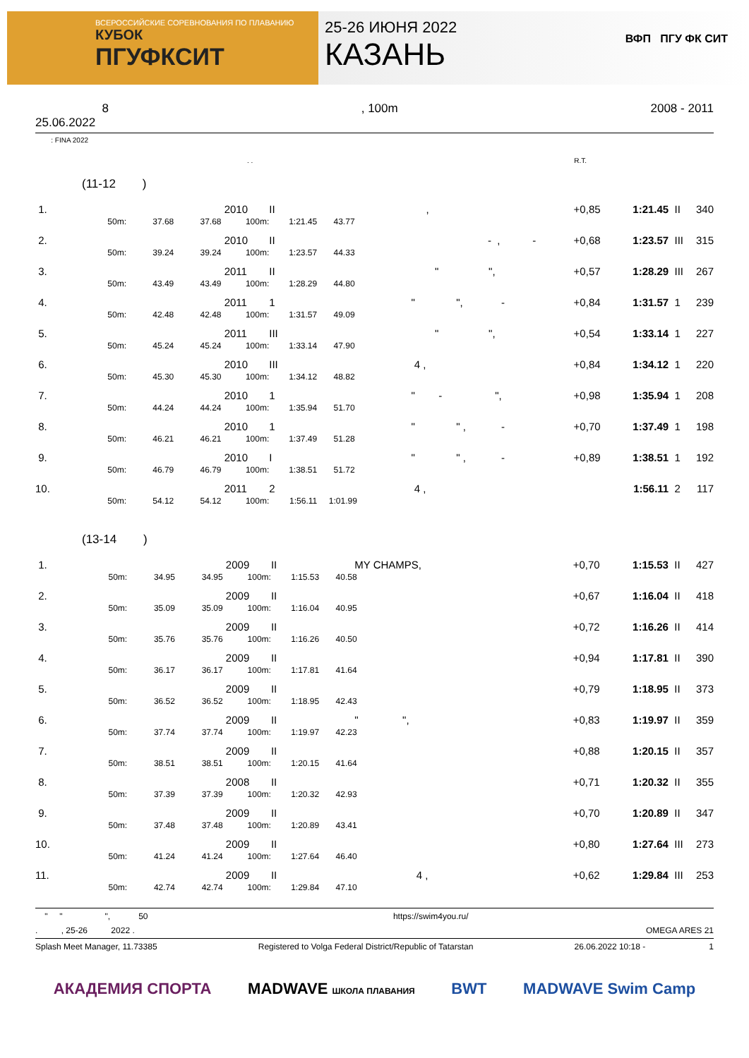ВСЕРОССИЙСКИЕ СОРЕВНОВАНИЯ ПО ПЛАВАНИЮ
КУБОК
ПГУФКСИТ
25-26 ИЮНЯ 2022
КАЗАНЬ
ВФП ПГУ ФК СИТ
8
25.06.2022, 100m 2008 - 2011
: FINA 2022
. . R.T.
(11-12 )
| 1. | | | | 2010 | II | , | +0,85 | 1:21.45 | II | 340 |
| | 50m: | 37.68 | 37.68 | 100m: | 1:21.45 | 43.77 | | | | |
| 2. | | | | 2010 | II | - , - | +0,68 | 1:23.57 | III | 315 |
| | 50m: | 39.24 | 39.24 | 100m: | 1:23.57 | 44.33 | | | | |
| 3. | | | | 2011 | II | " ", | +0,57 | 1:28.29 | III | 267 |
| | 50m: | 43.49 | 43.49 | 100m: | 1:28.29 | 44.80 | | | | |
| 4. | | | | 2011 | 1 | " ", - | +0,84 | 1:31.57 | 1 | 239 |
| | 50m: | 42.48 | 42.48 | 100m: | 1:31.57 | 49.09 | | | | |
| 5. | | | | 2011 | III | " ", | +0,54 | 1:33.14 | 1 | 227 |
| | 50m: | 45.24 | 45.24 | 100m: | 1:33.14 | 47.90 | | | | |
| 6. | | | | 2010 | III | 4 , | +0,84 | 1:34.12 | 1 | 220 |
| | 50m: | 45.30 | 45.30 | 100m: | 1:34.12 | 48.82 | | | | |
| 7. | | | | 2010 | 1 | " - ", | +0,98 | 1:35.94 | 1 | 208 |
| | 50m: | 44.24 | 44.24 | 100m: | 1:35.94 | 51.70 | | | | |
| 8. | | | | 2010 | 1 | " " , - | +0,70 | 1:37.49 | 1 | 198 |
| | 50m: | 46.21 | 46.21 | 100m: | 1:37.49 | 51.28 | | | | |
| 9. | | | | 2010 | I | " " , - | +0,89 | 1:38.51 | 1 | 192 |
| | 50m: | 46.79 | 46.79 | 100m: | 1:38.51 | 51.72 | | | | |
| 10. | | | | 2011 | 2 | 4 , | | 1:56.11 | 2 | 117 |
| | 50m: | 54.12 | 54.12 | 100m: | 1:56.11 | 1:01.99 | | | | |
(13-14 )
| 1. | | | | 2009 | II | MY CHAMPS, | +0,70 | 1:15.53 | II | 427 |
| | 50m: | 34.95 | 34.95 | 100m: | 1:15.53 | 40.58 | | | | |
| 2. | | | | 2009 | II | | +0,67 | 1:16.04 | II | 418 |
| | 50m: | 35.09 | 35.09 | 100m: | 1:16.04 | 40.95 | | | | |
| 3. | | | | 2009 | II | | +0,72 | 1:16.26 | II | 414 |
| | 50m: | 35.76 | 35.76 | 100m: | 1:16.26 | 40.50 | | | | |
| 4. | | | | 2009 | II | | +0,94 | 1:17.81 | II | 390 |
| | 50m: | 36.17 | 36.17 | 100m: | 1:17.81 | 41.64 | | | | |
| 5. | | | | 2009 | II | | +0,79 | 1:18.95 | II | 373 |
| | 50m: | 36.52 | 36.52 | 100m: | 1:18.95 | 42.43 | | | | |
| 6. | | | | 2009 | II | " ", | +0,83 | 1:19.97 | II | 359 |
| | 50m: | 37.74 | 37.74 | 100m: | 1:19.97 | 42.23 | | | | |
| 7. | | | | 2009 | II | | +0,88 | 1:20.15 | II | 357 |
| | 50m: | 38.51 | 38.51 | 100m: | 1:20.15 | 41.64 | | | | |
| 8. | | | | 2008 | II | | +0,71 | 1:20.32 | II | 355 |
| | 50m: | 37.39 | 37.39 | 100m: | 1:20.32 | 42.93 | | | | |
| 9. | | | | 2009 | II | | +0,70 | 1:20.89 | II | 347 |
| | 50m: | 37.48 | 37.48 | 100m: | 1:20.89 | 43.41 | | | | |
| 10. | | | | 2009 | II | | +0,80 | 1:27.64 | III | 273 |
| | 50m: | 41.24 | 41.24 | 100m: | 1:27.64 | 46.40 | | | | |
| 11. | | | | 2009 | II | 4 , | +0,62 | 1:29.84 | III | 253 |
| | 50m: | 42.74 | 42.74 | 100m: | 1:29.84 | 47.10 | | | | |
" " ", 50 https://swim4you.ru/
. , 25-26 2022 . OMEGA ARES 21
Splash Meet Manager, 11.73385 Registered to Volga Federal District/Republic of Tatarstan 26.06.2022 10:18 - 1
АКАДЕМИЯ СПОРТА MADWAVE ШКОЛА ПЛАВАНИЯ BWT MADWAVE Swim Camp